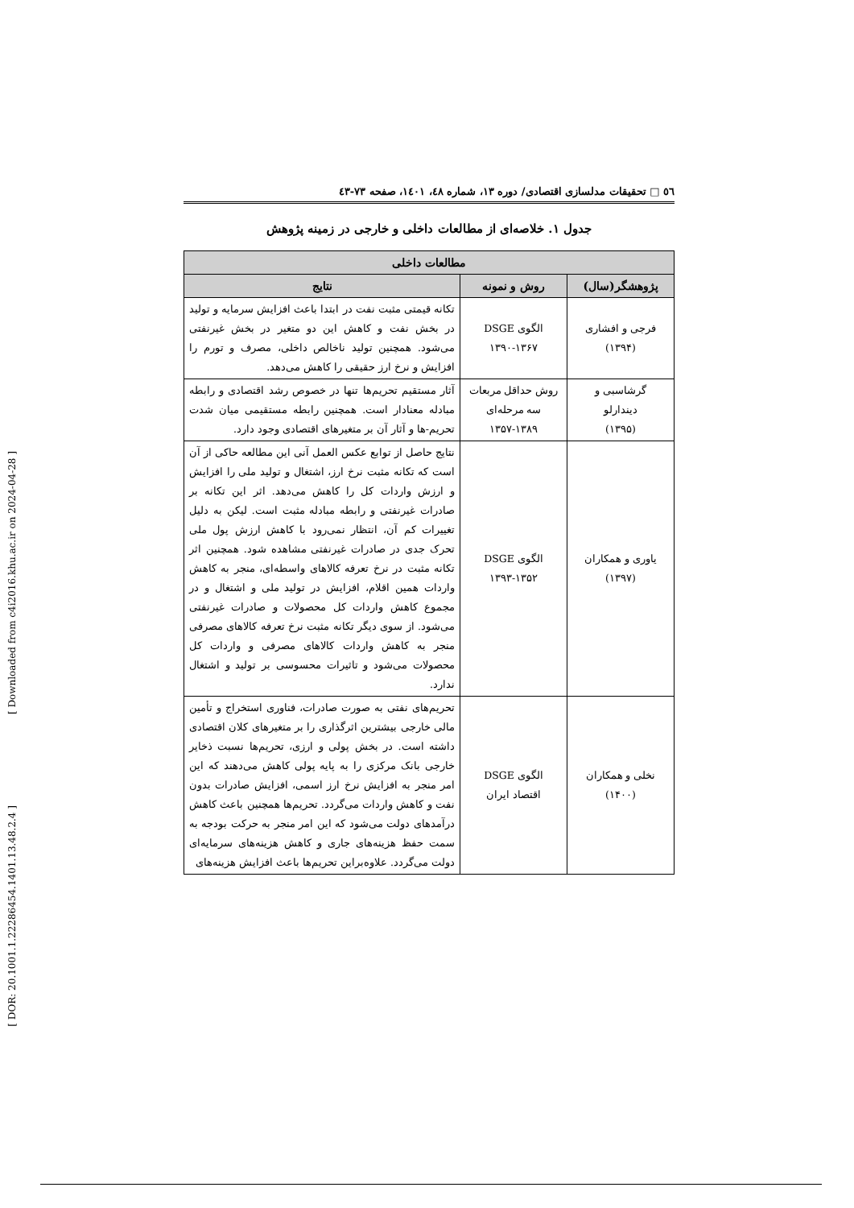[ Downloaded from c4i2016.khu.ac.ir on 2024-04-28 ]
[ DOR: 20.1001.1.22286454.1401.13.48.2.4 ]
٥٦ □ تحقیقات مدلسازی اقتصادی/ دوره ۱۳، شماره ٤٨، ١٤٠١، صفحه ٧٣-٤٣
جدول ۱. خلاصه‌ای از مطالعات داخلی و خارجی در زمینه پژوهش
| مطالعات داخلی | | |
| --- | --- | --- |
| پژوهشگر(سال) | روش و نمونه | نتایج |
| فرجی و افشاری (۱۳۹۴) | الگوی DSGE ۱۳۹۰-۱۳۶۷ | تکانه قیمتی مثبت نفت در ابتدا باعث افزایش سرمایه و تولید در بخش نفت و کاهش این دو متغیر در بخش غیرنفتی می‌شود. همچنین تولید ناخالص داخلی، مصرف و تورم را افزایش و نرخ ارز حقیقی را کاهش می‌دهد. |
| گرشاسبی و دیندارلو (۱۳۹۵) | روش حداقل مربعات سه مرحله‌ای ۱۳۵۷-۱۳۸۹ | آثار مستقیم تحریم‌ها تنها در خصوص رشد اقتصادی و رابطه مبادله معنادار است. همچنین رابطه مستقیمی میان شدت تحریم-ها و آثار آن بر متغیرهای اقتصادی وجود دارد. |
| یاوری و همکاران (۱۳۹۷) | الگوی DSGE ۱۳۹۳-۱۳۵۲ | نتایج حاصل از توابع عکس العمل آنی این مطالعه حاکی از آن است که تکانه مثبت نرخ ارز، اشتغال و تولید ملی را افزایش و ارزش واردات کل را کاهش می‌دهد. اثر این تکانه بر صادرات غیرنفتی و رابطه مبادله مثبت است. لیکن به دلیل تغییرات کم آن، انتظار نمی‌رود با کاهش ارزش پول ملی تحرک جدی در صادرات غیرنفتی مشاهده شود. همچنین اثر تکانه مثبت در نرخ تعرفه کالاهای واسطه‌ای، منجر به کاهش واردات همین اقلام، افزایش در تولید ملی و اشتغال و در مجموع کاهش واردات کل محصولات و صادرات غیرنفتی می‌شود. از سوی دیگر تکانه مثبت نرخ تعرفه کالاهای مصرفی منجر به کاهش واردات کالاهای مصرفی و واردات کل محصولات می‌شود و تاثیرات محسوسی بر تولید و اشتغال ندارد. |
| نخلی و همکاران (۱۴۰۰) | الگوی DSGE اقتصاد ایران | تحریم‌های نفتی به صورت صادرات، فناوری استخراج و تأمین مالی خارجی بیشترین اثرگذاری را بر متغیرهای کلان اقتصادی داشته است. در بخش پولی و ارزی، تحریم‌ها نسبت ذخایر خارجی بانک مرکزی را به پایه پولی کاهش می‌دهند که این امر منجر به افزایش نرخ ارز اسمی، افزایش صادرات بدون نفت و کاهش واردات می‌گردد. تحریم‌ها همچنین باعث کاهش درآمدهای دولت می‌شود که این امر منجر به حرکت بودجه به سمت حفظ هزینه‌های جاری و کاهش هزینه‌های سرمایه‌ای دولت می‌گردد. علاوه‌براین تحریم‌ها باعث افزایش هزینه‌های |